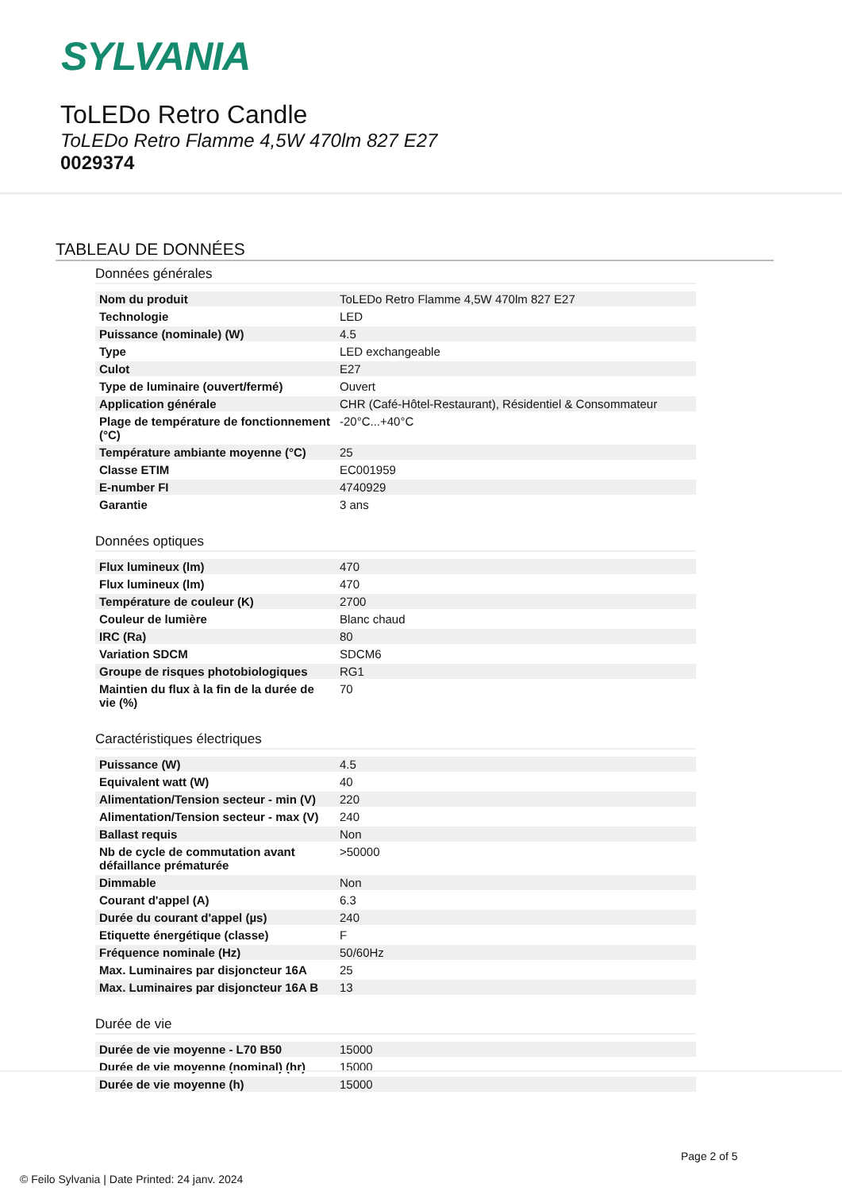SYLVANIA
ToLEDo Retro Candle
ToLEDo Retro Flamme 4,5W 470lm 827 E27
0029374
TABLEAU DE DONNÉES
Données générales
| Nom du produit | ToLEDo Retro Flamme 4,5W 470lm 827 E27 |
| Technologie | LED |
| Puissance (nominale) (W) | 4.5 |
| Type | LED exchangeable |
| Culot | E27 |
| Type de luminaire (ouvert/fermé) | Ouvert |
| Application générale | CHR (Café-Hôtel-Restaurant), Résidentiel & Consommateur |
| Plage de température de fonctionnement (°C) | -20°C...+40°C |
| Température ambiante moyenne (°C) | 25 |
| Classe ETIM | EC001959 |
| E-number FI | 4740929 |
| Garantie | 3 ans |
Données optiques
| Flux lumineux (lm) | 470 |
| Flux lumineux (lm) | 470 |
| Température de couleur (K) | 2700 |
| Couleur de lumière | Blanc chaud |
| IRC (Ra) | 80 |
| Variation SDCM | SDCM6 |
| Groupe de risques photobiologiques | RG1 |
| Maintien du flux à la fin de la durée de vie (%) | 70 |
Caractéristiques électriques
| Puissance (W) | 4.5 |
| Equivalent watt (W) | 40 |
| Alimentation/Tension secteur - min (V) | 220 |
| Alimentation/Tension secteur - max (V) | 240 |
| Ballast requis | Non |
| Nb de cycle de commutation avant défaillance prématurée | >50000 |
| Dimmable | Non |
| Courant d'appel (A) | 6.3 |
| Durée du courant d'appel (µs) | 240 |
| Etiquette énergétique (classe) | F |
| Fréquence nominale (Hz) | 50/60Hz |
| Max. Luminaires par disjoncteur 16A | 25 |
| Max. Luminaires par disjoncteur 16A B | 13 |
Durée de vie
| Durée de vie moyenne - L70 B50 | 15000 |
| Durée de vie moyenne (nominal) (hr) | 15000 |
| Durée de vie moyenne (h) | 15000 |
Page 2 of 5
© Feilo Sylvania | Date Printed: 24 janv. 2024